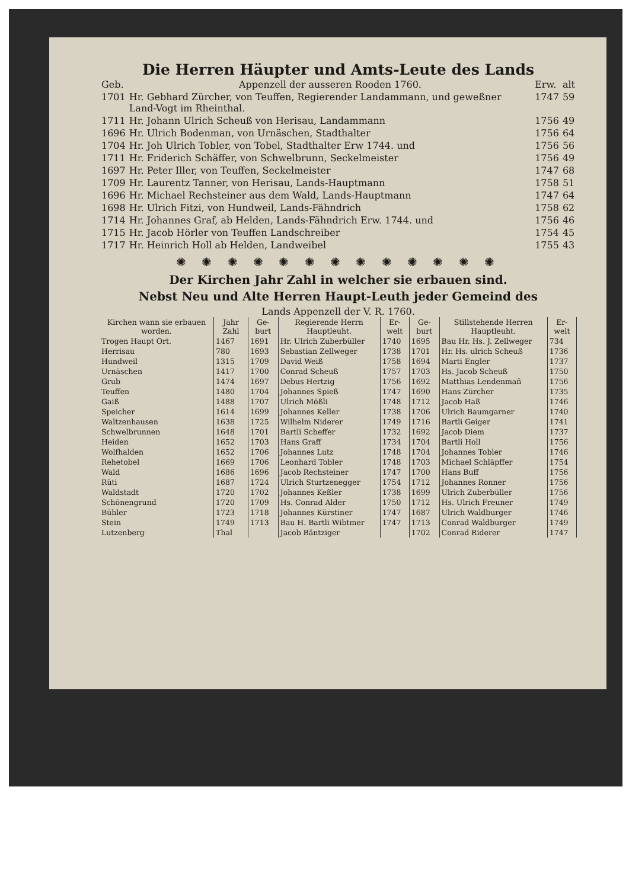Die Herren Häupter und Amts-Leute des Lands
| Geb. | Appenzell der ausseren Rooden 1760. | Erw. | alt |
| 1701 | Hr. Gebhard Zürcher, von Teuffen, Regierender Landammann, und geweßner Land-Vogt im Rheinthal. | 1747 | 59 |
| 1711 | Hr. Johann Ulrich Scheuß von Herisau, Landammann | 1756 | 49 |
| 1696 | Hr. Ulrich Bodenman, von Urnäschen, Stadthalter | 1756 | 64 |
| 1704 | Hr. Joh Ulrich Tobler, von Tobel, Stadthalter Erw 1744. und | 1756 | 56 |
| 1711 | Hr. Friderich Schäffer, von Schwelbrunn, Seckelmeister | 1756 | 49 |
| 1697 | Hr. Peter Iller, von Teuffen, Seckelmeister | 1747 | 68 |
| 1709 | Hr. Laurentz Tanner, von Herisau, Lands-Hauptmann | 1758 | 51 |
| 1696 | Hr. Michael Rechsteiner aus dem Wald, Lands-Hauptmann | 1747 | 64 |
| 1698 | Hr. Ulrich Fitzi, von Hundweil, Lands-Fähndrich | 1758 | 62 |
| 1714 | Hr. Johannes Graf, ab Helden, Lands-Fähndrich Erw. 1744. und | 1756 | 46 |
| 1715 | Hr. Jacob Hörler von Teuffen Landschreiber | 1754 | 45 |
| 1717 | Hr. Heinrich Holl ab Helden, Landweibel | 1755 | 43 |
✺ ✺ ✺ ✺ ✺ ✺ ✺ ✺ ✺ ✺ ✺ ✺ ✺
Der Kirchen Jahr Zahl in welcher sie erbauen sind.
Nebst Neu und Alte Herren Haupt-Leuth jeder Gemeind des
Lands Appenzell der V. R. 1760.
| Kirchen wann sie erbauen worden. | Jahr Zahl | Ge-burt | Regierende Herrn Hauptleuht. | Er-welt | Ge-burt | Stillstehende Herren Hauptleuht. | Er-welt |
| --- | --- | --- | --- | --- | --- | --- | --- |
| Trogen Haupt Ort. | 1467 | 1691 | Hr. Ulrich Zuberbüller | 1740 | 1695 | Bau Hr. Hs. J. Zellweger | 734 |
| Herrisau | 780 | 1693 | Sebastian Zellweger | 1738 | 1701 | Hr. Hs. ulrich Scheuß | 1736 |
| Hundweil | 1315 | 1709 | David Weiß | 1758 | 1694 | Marti Engler | 1737 |
| Urnäschen | 1417 | 1700 | Conrad Scheuß | 1757 | 1703 | Hs. Jacob Scheuß | 1750 |
| Grub | 1474 | 1697 | Debus Hertzig | 1756 | 1692 | Matthias Lendenmañ | 1756 |
| Teuffen | 1480 | 1704 | Johannes Spieß | 1747 | 1690 | Hans Zürcher | 1735 |
| Gaiß | 1488 | 1707 | Ulrich Mößli | 1748 | 1712 | Jacob Haß | 1746 |
| Speicher | 1614 | 1699 | Johannes Keller | 1738 | 1706 | Ulrich Baumgarner | 1740 |
| Waltzenhausen | 1638 | 1725 | Wilhelm Niderer | 1749 | 1716 | Bartli Geiger | 1741 |
| Schwelbrunnen | 1648 | 1701 | Bartli Scheffer | 1732 | 1692 | Jacob Diem | 1737 |
| Heiden | 1652 | 1703 | Hans Graff | 1734 | 1704 | Bartli Holl | 1756 |
| Wolfhalden | 1652 | 1706 | Johannes Lutz | 1748 | 1704 | Johannes Tobler | 1746 |
| Rehetobel | 1669 | 1706 | Leonhard Tobler | 1748 | 1703 | Michael Schläpffer | 1754 |
| Wald | 1686 | 1696 | Jacob Rechsteiner | 1747 | 1700 | Hans Buff | 1756 |
| Rüti | 1687 | 1724 | Ulrich Sturtzenegger | 1754 | 1712 | Johannes Ronner | 1756 |
| Waldstadt | 1720 | 1702 | Johannes Keßler | 1738 | 1699 | Ulrich Zuberbüller | 1756 |
| Schönengrund | 1720 | 1709 | Hs. Conrad Alder | 1750 | 1712 | Hs. Ulrich Freuner | 1749 |
| Bühler | 1723 | 1718 | Johannes Kürstiner | 1747 | 1687 | Ulrich Waldburger | 1746 |
| Stein | 1749 | 1713 | Bau H. Bartli Wibtmer | 1747 | 1713 | Conrad Waldburger | 1749 |
| Lutzenberg | Thal | | Jacob Bäntziger | | 1702 | Conrad Riderer | 1747 |